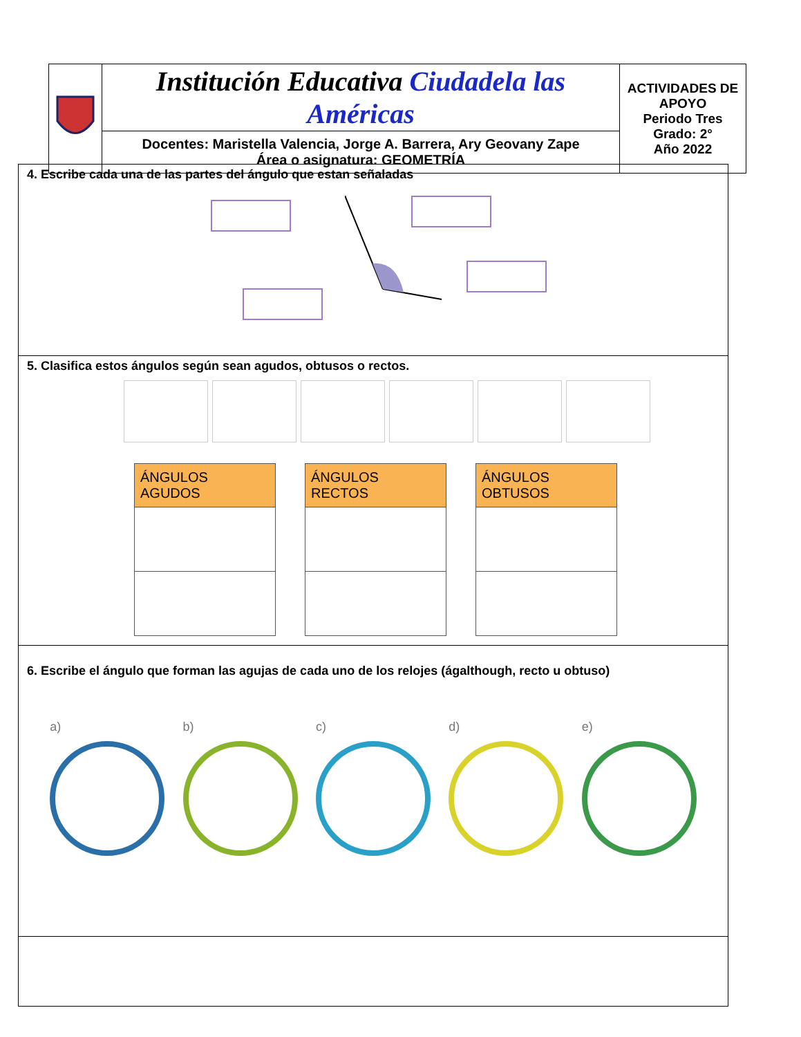| | Institución Educativa Ciudadela las Américas | ACTIVIDADES DE APOYO Periodo Tres Grado: 2° Año 2022 |
| | Docentes: Maristella Valencia, Jorge A. Barrera, Ary Geovany Zape Área o asignatura: GEOMETRÍA | |
4. Escribe cada una de las partes del ángulo que estan señaladas
5. Clasifica estos ángulos según sean agudos, obtusos o rectos.
| ÁNGULOS AGUDOS |
| --- |
| ÁNGULOS RECTOS |
| --- |
| ÁNGULOS OBTUSOS |
| --- |
6. Escribe el ángulo que forman las agujas de cada uno de los relojes (ágalthough, recto u obtuso)
a) b) c) d) e)